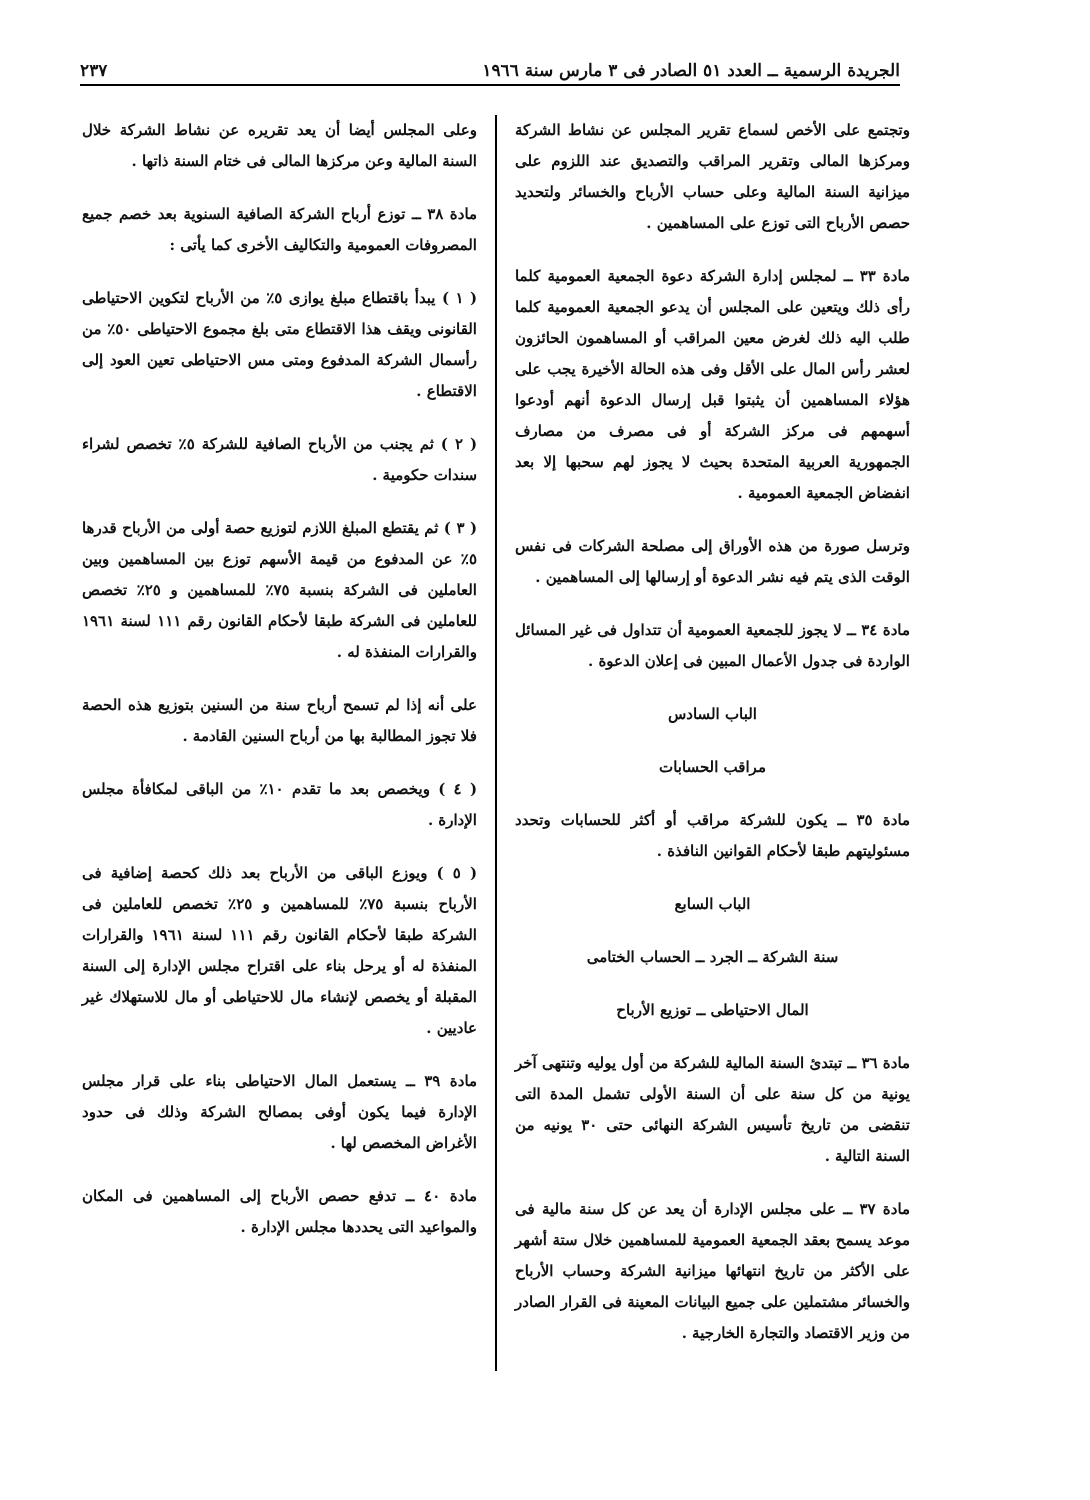الجريدة الرسمية ــ العدد ٥١ الصادر فى ٣ مارس سنة ١٩٦٦ ٢٣٧
وتجتمع على الأخص لسماع تقرير المجلس عن نشاط الشركة ومركزها المالى وتقرير المراقب والتصديق عند اللزوم على ميزانية السنة المالية وعلى حساب الأرباح والخسائر ولتحديد حصص الأرباح التى توزع على المساهمين .
مادة ٣٣ ــ لمجلس إدارة الشركة دعوة الجمعية العمومية كلما رأى ذلك ويتعين على المجلس أن يدعو الجمعية العمومية كلما طلب اليه ذلك لغرض معين المراقب أو المساهمون الحائزون لعشر رأس المال على الأقل وفى هذه الحالة الأخيرة يجب على هؤلاء المساهمين أن يثبتوا قبل إرسال الدعوة أنهم أودعوا أسهمهم فى مركز الشركة أو فى مصرف من مصارف الجمهورية العربية المتحدة بحيث لا يجوز لهم سحبها إلا بعد انفضاض الجمعية العمومية .
وترسل صورة من هذه الأوراق إلى مصلحة الشركات فى نفس الوقت الذى يتم فيه نشر الدعوة أو إرسالها إلى المساهمين .
مادة ٣٤ ــ لا يجوز للجمعية العمومية أن تتداول فى غير المسائل الواردة فى جدول الأعمال المبين فى إعلان الدعوة .
الباب السادس
مراقب الحسابات
مادة ٣٥ ــ يكون للشركة مراقب أو أكثر للحسابات وتحدد مسئوليتهم طبقا لأحكام القوانين النافذة .
الباب السابع
سنة الشركة ــ الجرد ــ الحساب الختامى
المال الاحتياطى ــ توزيع الأرباح
مادة ٣٦ ــ تبتدئ السنة المالية للشركة من أول يوليه وتنتهى آخر يونية من كل سنة على أن السنة الأولى تشمل المدة التى تنقضى من تاريخ تأسيس الشركة النهائى حتى ٣٠ يونيه من السنة التالية .
مادة ٣٧ ــ على مجلس الإدارة أن يعد عن كل سنة مالية فى موعد يسمح بعقد الجمعية العمومية للمساهمين خلال ستة أشهر على الأكثر من تاريخ انتهائها ميزانية الشركة وحساب الأرباح والخسائر مشتملين على جميع البيانات المعينة فى القرار الصادر من وزير الاقتصاد والتجارة الخارجية .
وعلى المجلس أيضا أن يعد تقريره عن نشاط الشركة خلال السنة المالية وعن مركزها المالى فى ختام السنة ذاتها .
مادة ٣٨ ــ توزع أرباح الشركة الصافية السنوية بعد خصم جميع المصروفات العمومية والتكاليف الأخرى كما يأتى :
( ١ ) يبدأ باقتطاع مبلغ يوازى ٥٪ من الأرباح لتكوين الاحتياطى القانونى ويقف هذا الاقتطاع متى بلغ مجموع الاحتياطى ٥٠٪ من رأسمال الشركة المدفوع ومتى مس الاحتياطى تعين العود إلى الاقتطاع .
( ٢ ) ثم يجنب من الأرباح الصافية للشركة ٥٪ تخصص لشراء سندات حكومية .
( ٣ ) ثم يقتطع المبلغ اللازم لتوزيع حصة أولى من الأرباح قدرها ٥٪ عن المدفوع من قيمة الأسهم توزع بين المساهمين وبين العاملين فى الشركة بنسبة ٧٥٪ للمساهمين و ٢٥٪ تخصص للعاملين فى الشركة طبقا لأحكام القانون رقم ١١١ لسنة ١٩٦١ والقرارات المنفذة له .
على أنه إذا لم تسمح أرباح سنة من السنين بتوزيع هذه الحصة فلا تجوز المطالبة بها من أرباح السنين القادمة .
( ٤ ) ويخصص بعد ما تقدم ١٠٪ من الباقى لمكافأة مجلس الإدارة .
( ٥ ) ويوزع الباقى من الأرباح بعد ذلك كحصة إضافية فى الأرباح بنسبة ٧٥٪ للمساهمين و ٢٥٪ تخصص للعاملين فى الشركة طبقا لأحكام القانون رقم ١١١ لسنة ١٩٦١ والقرارات المنفذة له أو يرحل بناء على اقتراح مجلس الإدارة إلى السنة المقبلة أو يخصص لإنشاء مال للاحتياطى أو مال للاستهلاك غير عاديين .
مادة ٣٩ ــ يستعمل المال الاحتياطى بناء على قرار مجلس الإدارة فيما يكون أوفى بمصالح الشركة وذلك فى حدود الأغراض المخصص لها .
مادة ٤٠ ــ تدفع حصص الأرباح إلى المساهمين فى المكان والمواعيد التى يحددها مجلس الإدارة .